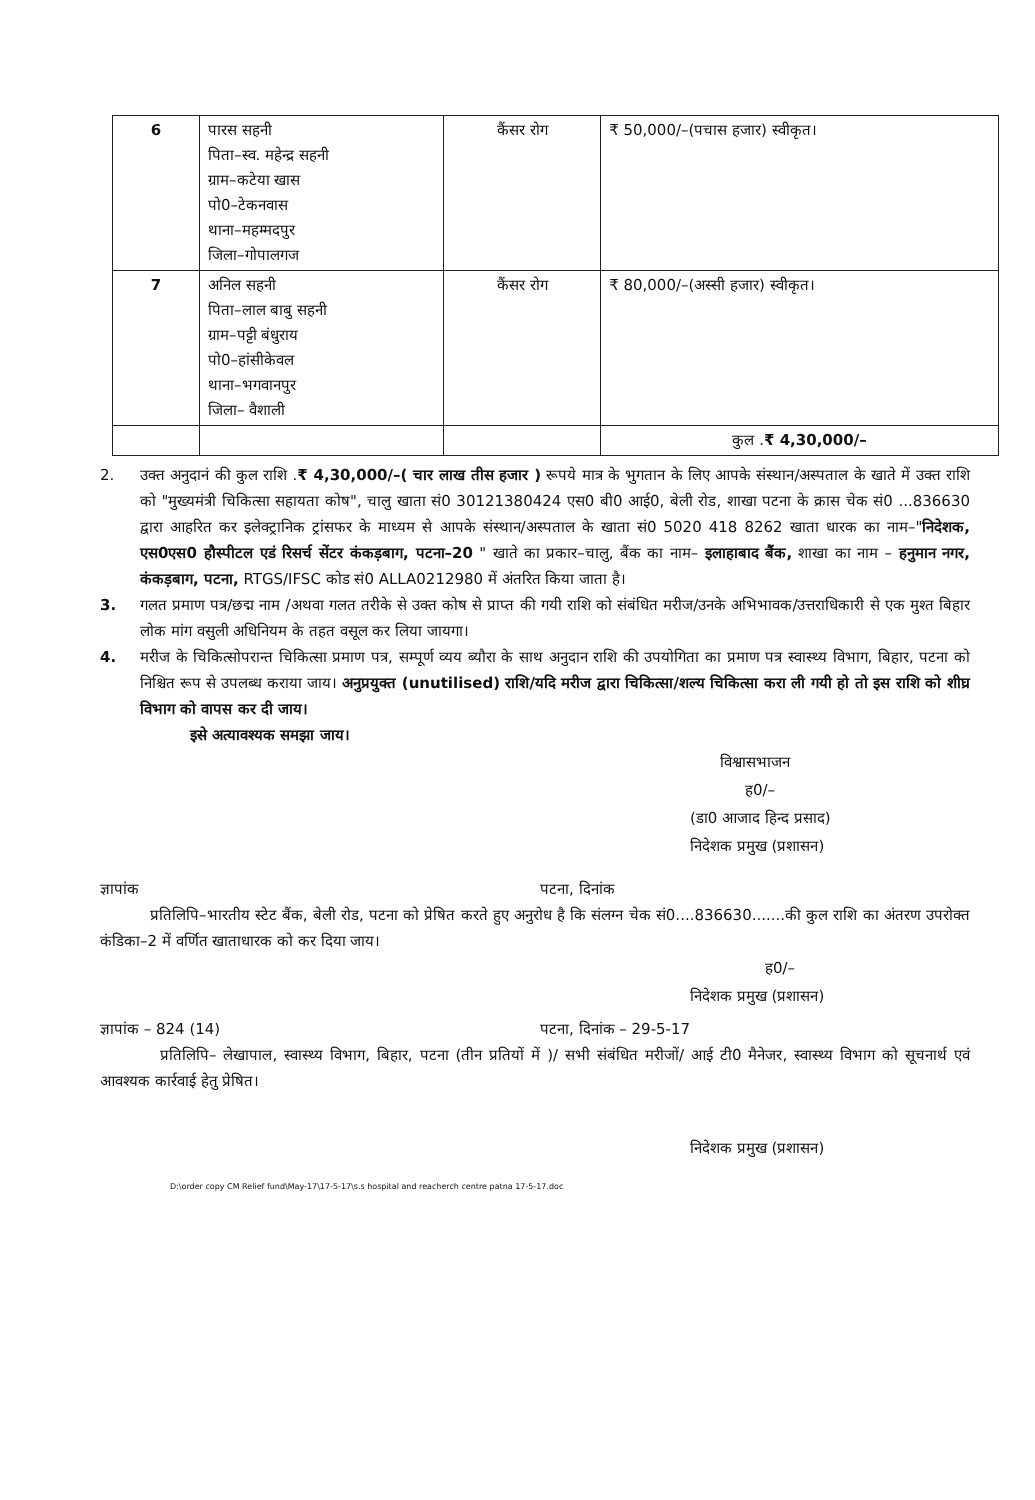| 6 | पारस सहनी पिता–स्व. महेन्द्र सहनी ग्राम–कटेया खास पो0–टेकनवास थाना–महम्मदपुर जिला–गोपालगज | कैंसर रोग | ₹ 50,000/–(पचास हजार) स्वीकृत। |
| 7 | अनिल सहनी पिता–लाल बाबु सहनी ग्राम–पट्टी बंधुराय पो0–हांसीकेवल थाना–भगवानपुर जिला– वैशाली | कैंसर रोग | ₹ 80,000/–(अस्सी हजार) स्वीकृत। |
| | | | कुल . ₹ 4,30,000/– |
2. उक्त अनुदानं की कुल राशि .₹ 4,30,000/–( चार लाख तीस हजार ) रूपये मात्र के भुगतान के लिए आपके संस्थान/अस्पताल के खाते में उक्त राशि को "मुख्यमंत्री चिकित्सा सहायता कोष", चालु खाता सं0 30121380424 एस0 बी0 आई0, बेली रोड, शाखा पटना के क्रास चेक सं0 ...836630 द्वारा आहरित कर इलेक्ट्रानिक ट्रांसफर के माध्यम से आपके संस्थान/अस्पताल के खाता सं0 5020 418 8262 खाता धारक का नाम–"निदेशक, एस0एस0 हौस्पीटल एडं रिसर्च सेंटर कंकड़बाग, पटना–20 " खाते का प्रकार–चालु, बैंक का नाम– इलाहाबाद बैंक, शाखा का नाम – हनुमान नगर, कंकड़बाग, पटना, RTGS/IFSC कोड सं0 ALLA0212980 में अंतरित किया जाता है।
3. गलत प्रमाण पत्र/छद्म नाम /अथवा गलत तरीके से उक्त कोष से प्राप्त की गयी राशि को संबंधित मरीज/उनके अभिभावक/उत्तराधिकारी से एक मुश्त बिहार लोक मांग वसुली अधिनियम के तहत वसूल कर लिया जायगा।
4. मरीज के चिकित्सोपरान्त चिकित्सा प्रमाण पत्र, सम्पूर्ण व्यय ब्यौरा के साथ अनुदान राशि की उपयोगिता का प्रमाण पत्र स्वास्थ्य विभाग, बिहार, पटना को निश्चित रूप से उपलब्ध कराया जाय। अनुप्रयुक्त (unutilised) राशि/यदि मरीज द्वारा चिकित्सा/शल्य चिकित्सा करा ली गयी हो तो इस राशि को शीघ्र विभाग को वापस कर दी जाय।
इसे अत्यावश्यक समझा जाय।
विश्वासभाजन
ह0/–
(डा0 आजाद हिन्द प्रसाद)
निदेशक प्रमुख (प्रशासन)
ज्ञापांक पटना, दिनांक
प्रतिलिपि–भारतीय स्टेट बैंक, बेली रोड, पटना को प्रेषित करते हुए अनुरोध है कि संलग्न चेक सं0....836630.......की कुल राशि का अंतरण उपरोक्त कंडिका–2 में वर्णित खाताधारक को कर दिया जाय।
ह0/–
निदेशक प्रमुख (प्रशासन)
ज्ञापांक – 824 (14) पटना, दिनांक – 29-5-17
प्रतिलिपि– लेखापाल, स्वास्थ्य विभाग, बिहार, पटना (तीन प्रतियों में )/ सभी संबंधित मरीजों/ आई टी0 मैनेजर, स्वास्थ्य विभाग को सूचनार्थ एवं आवश्यक कार्रवाई हेतु प्रेषित।
निदेशक प्रमुख (प्रशासन)
D:\order copy CM Relief fund\May-17\17-5-17\s.s hospital and reacherch centre patna 17-5-17.doc